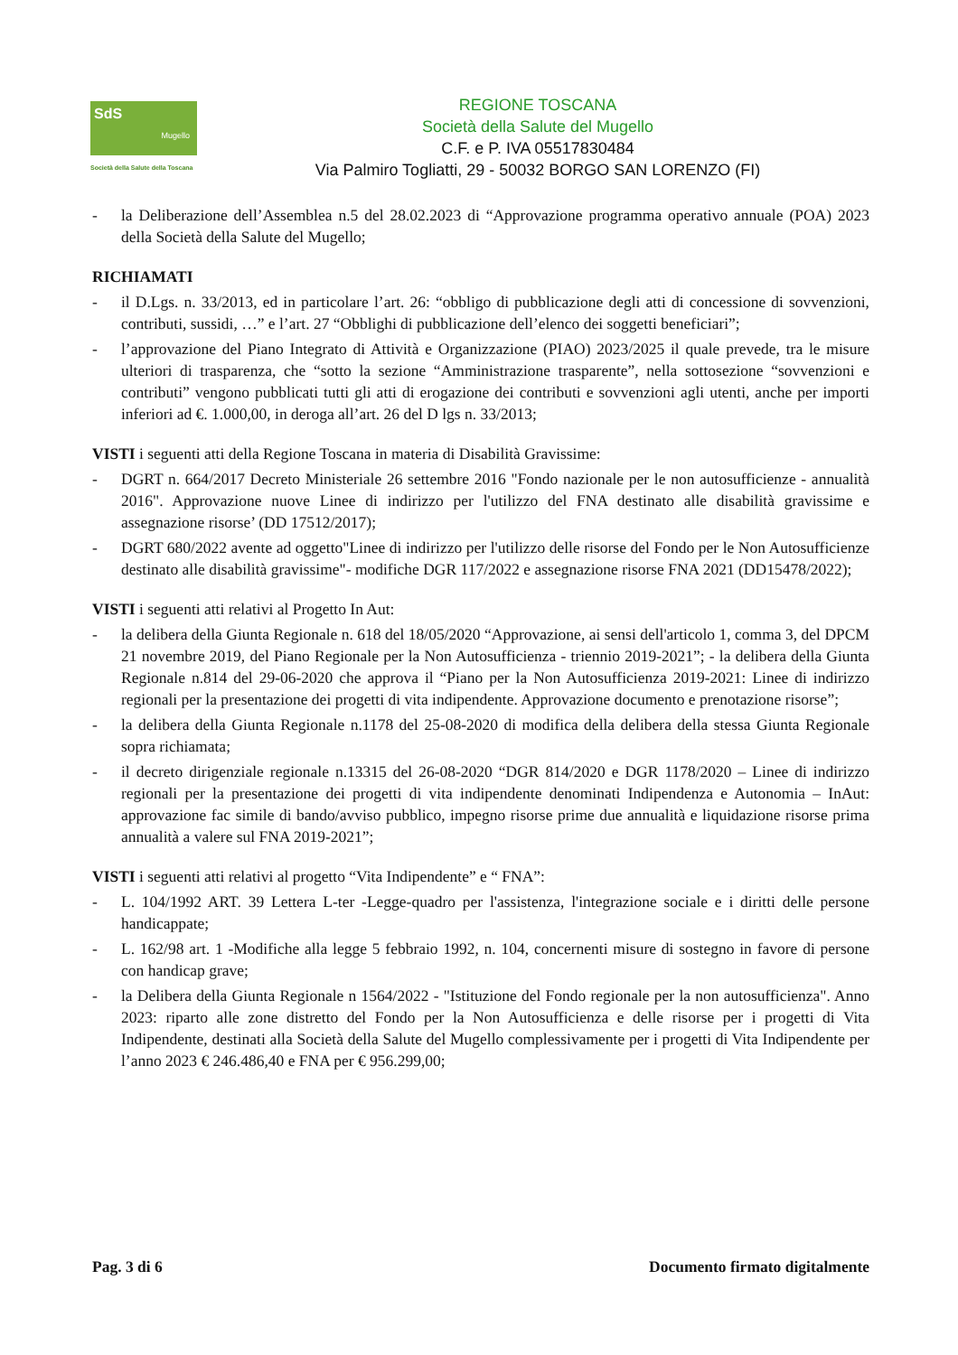SdS
Mugello
Società della Salute della Toscana
REGIONE TOSCANA
Società della Salute del Mugello
C.F. e P. IVA 05517830484
Via Palmiro Togliatti, 29 - 50032 BORGO SAN LORENZO (FI)
- la Deliberazione dell’Assemblea n.5 del 28.02.2023 di “Approvazione programma operativo annuale (POA) 2023 della Società della Salute del Mugello;
RICHIAMATI
- il D.Lgs. n. 33/2013, ed in particolare l’art. 26: “obbligo di pubblicazione degli atti di concessione di sovvenzioni, contributi, sussidi, …” e l’art. 27 “Obblighi di pubblicazione dell’elenco dei soggetti beneficiari”;
- l’approvazione del Piano Integrato di Attività e Organizzazione (PIAO) 2023/2025 il quale prevede, tra le misure ulteriori di trasparenza, che “sotto la sezione “Amministrazione trasparente”, nella sottosezione “sovvenzioni e contributi” vengono pubblicati tutti gli atti di erogazione dei contributi e sovvenzioni agli utenti, anche per importi inferiori ad €. 1.000,00, in deroga all’art. 26 del D lgs n. 33/2013;
VISTI i seguenti atti della Regione Toscana in materia di Disabilità Gravissime:
- DGRT n. 664/2017 Decreto Ministeriale 26 settembre 2016 "Fondo nazionale per le non autosufficienze - annualità 2016". Approvazione nuove Linee di indirizzo per l'utilizzo del FNA destinato alle disabilità gravissime e assegnazione risorse’ (DD 17512/2017);
- DGRT 680/2022 avente ad oggetto"Linee di indirizzo per l'utilizzo delle risorse del Fondo per le Non Autosufficienze destinato alle disabilità gravissime"- modifiche DGR 117/2022 e assegnazione risorse FNA 2021 (DD15478/2022);
VISTI i seguenti atti relativi al Progetto In Aut:
- la delibera della Giunta Regionale n. 618 del 18/05/2020 “Approvazione, ai sensi dell'articolo 1, comma 3, del DPCM 21 novembre 2019, del Piano Regionale per la Non Autosufficienza - triennio 2019-2021”; - la delibera della Giunta Regionale n.814 del 29-06-2020 che approva il “Piano per la Non Autosufficienza 2019-2021: Linee di indirizzo regionali per la presentazione dei progetti di vita indipendente. Approvazione documento e prenotazione risorse”;
- la delibera della Giunta Regionale n.1178 del 25-08-2020 di modifica della delibera della stessa Giunta Regionale sopra richiamata;
- il decreto dirigenziale regionale n.13315 del 26-08-2020 “DGR 814/2020 e DGR 1178/2020 – Linee di indirizzo regionali per la presentazione dei progetti di vita indipendente denominati Indipendenza e Autonomia – InAut: approvazione fac simile di bando/avviso pubblico, impegno risorse prime due annualità e liquidazione risorse prima annualità a valere sul FNA 2019-2021”;
VISTI i seguenti atti relativi al progetto “Vita Indipendente” e “ FNA”:
- L. 104/1992 ART. 39 Lettera L-ter -Legge-quadro per l'assistenza, l'integrazione sociale e i diritti delle persone handicappate;
- L. 162/98 art. 1 -Modifiche alla legge 5 febbraio 1992, n. 104, concernenti misure di sostegno in favore di persone con handicap grave;
- la Delibera della Giunta Regionale n 1564/2022 - "Istituzione del Fondo regionale per la non autosufficienza". Anno 2023: riparto alle zone distretto del Fondo per la Non Autosufficienza e delle risorse per i progetti di Vita Indipendente, destinati alla Società della Salute del Mugello complessivamente per i progetti di Vita Indipendente per l’anno 2023 € 246.486,40 e FNA per € 956.299,00;
Pag. 3 di 6 Documento firmato digitalmente